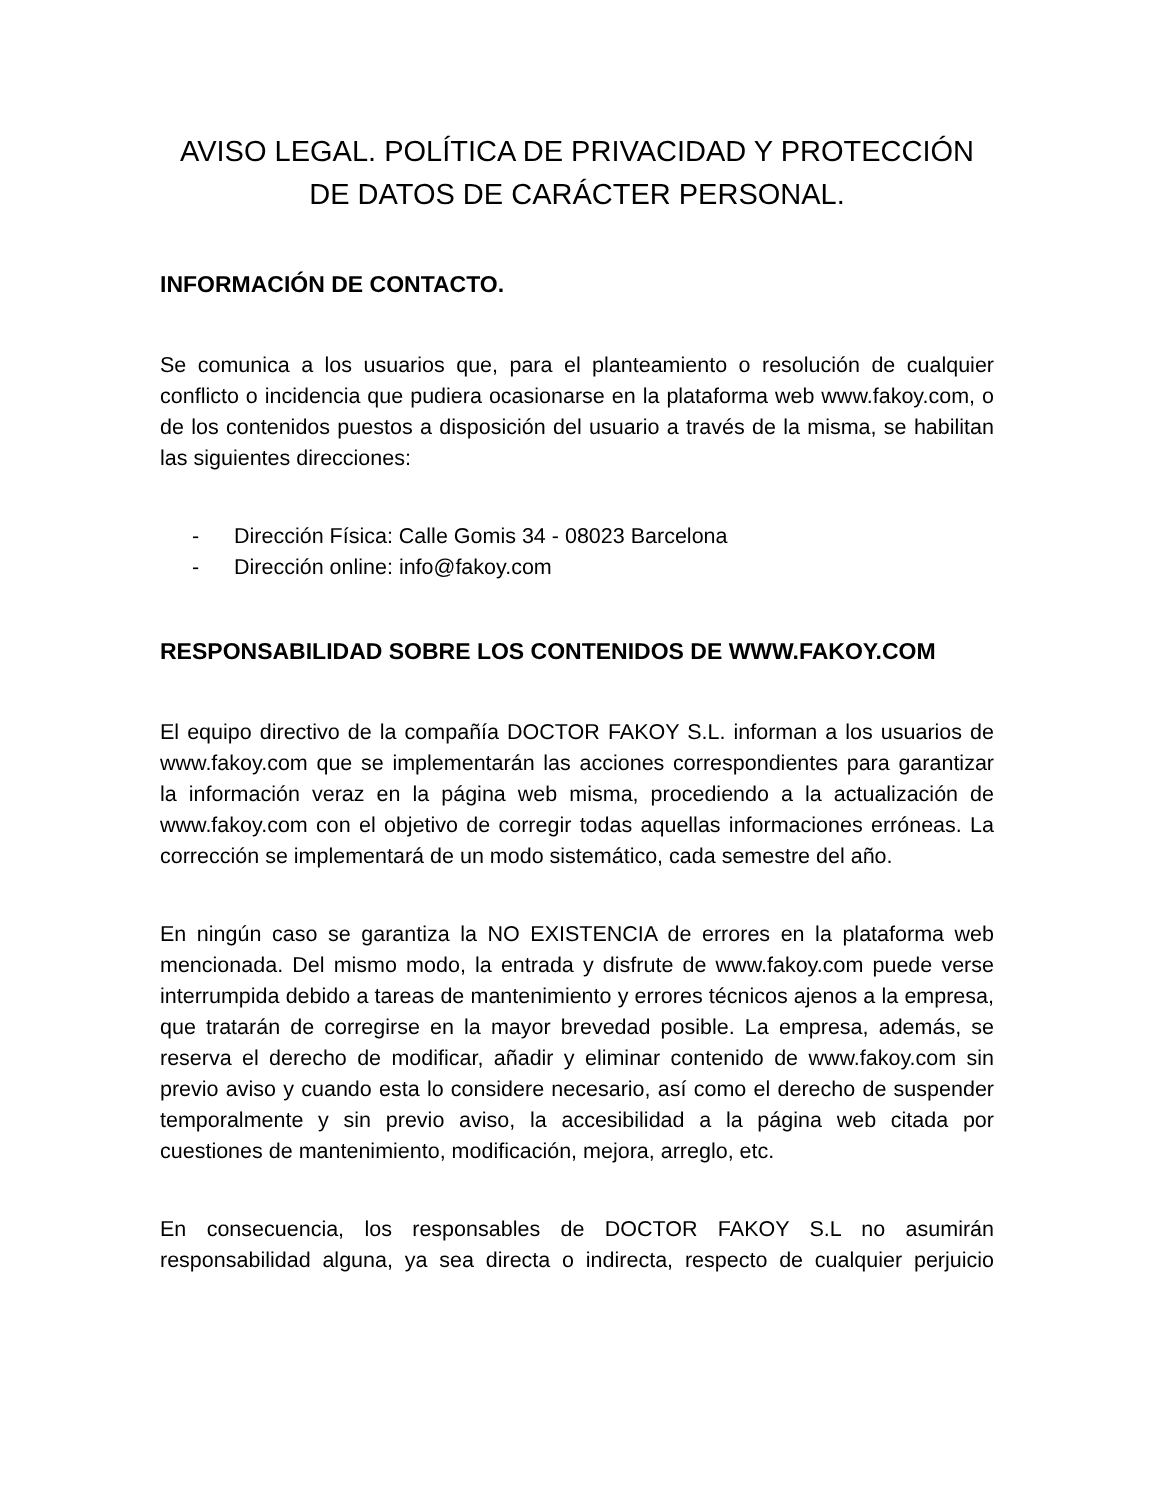AVISO LEGAL. POLÍTICA DE PRIVACIDAD Y PROTECCIÓN
DE DATOS DE CARÁCTER PERSONAL.
INFORMACIÓN DE CONTACTO.
Se comunica a los usuarios que, para el planteamiento o resolución de cualquier conflicto o incidencia que pudiera ocasionarse en la plataforma web www.fakoy.com, o de los contenidos puestos a disposición del usuario a través de la misma, se habilitan las siguientes direcciones:
- Dirección Física: Calle Gomis 34 - 08023 Barcelona
- Dirección online: info@fakoy.com
RESPONSABILIDAD SOBRE LOS CONTENIDOS DE WWW.FAKOY.COM
El equipo directivo de la compañía DOCTOR FAKOY S.L. informan a los usuarios de www.fakoy.com que se implementarán las acciones correspondientes para garantizar la información veraz en la página web misma, procediendo a la actualización de www.fakoy.com con el objetivo de corregir todas aquellas informaciones erróneas. La corrección se implementará de un modo sistemático, cada semestre del año.
En ningún caso se garantiza la NO EXISTENCIA de errores en la plataforma web mencionada. Del mismo modo, la entrada y disfrute de www.fakoy.com puede verse interrumpida debido a tareas de mantenimiento y errores técnicos ajenos a la empresa, que tratarán de corregirse en la mayor brevedad posible. La empresa, además, se reserva el derecho de modificar, añadir y eliminar contenido de www.fakoy.com sin previo aviso y cuando esta lo considere necesario, así como el derecho de suspender temporalmente y sin previo aviso, la accesibilidad a la página web citada por cuestiones de mantenimiento, modificación, mejora, arreglo, etc.
En consecuencia, los responsables de DOCTOR FAKOY S.L no asumirán responsabilidad alguna, ya sea directa o indirecta, respecto de cualquier perjuicio